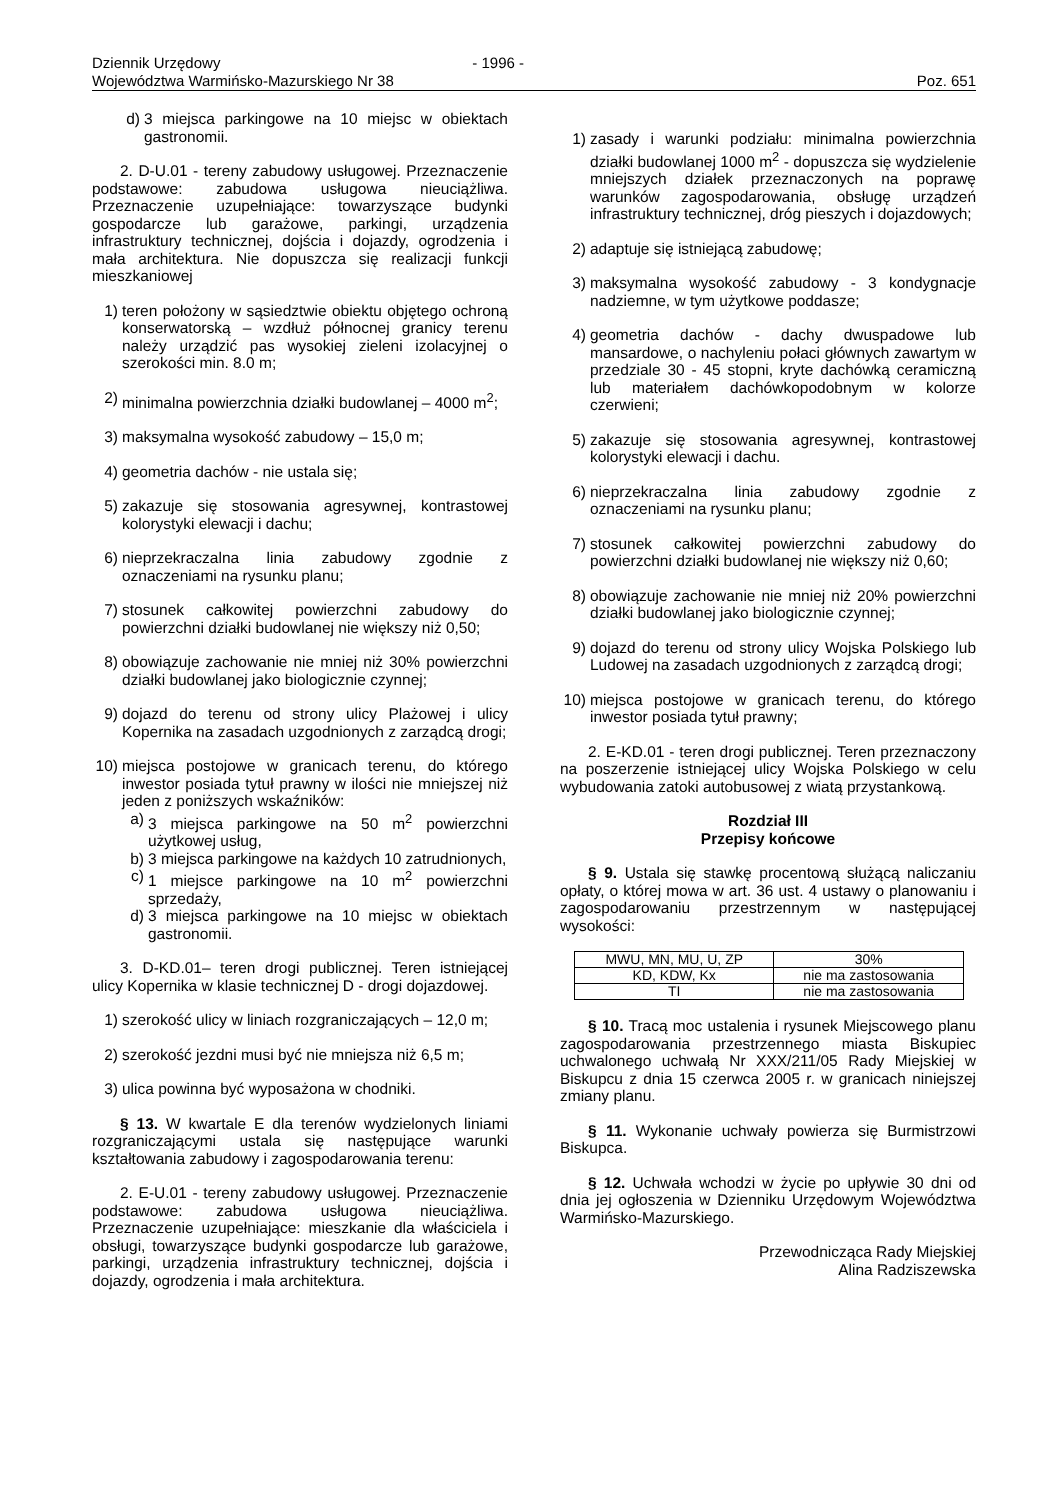Dziennik Urzędowy - 1996 -
Województwa Warmińsko-Mazurskiego Nr 38 Poz. 651
d) 3 miejsca parkingowe na 10 miejsc w obiektach gastronomii.
2. D-U.01 - tereny zabudowy usługowej. Przeznaczenie podstawowe: zabudowa usługowa nieuciążliwa. Przeznaczenie uzupełniające: towarzyszące budynki gospodarcze lub garażowe, parkingi, urządzenia infrastruktury technicznej, dojścia i dojazdy, ogrodzenia i mała architektura. Nie dopuszcza się realizacji funkcji mieszkaniowej
1) teren położony w sąsiedztwie obiektu objętego ochroną konserwatorską – wzdłuż północnej granicy terenu należy urządzić pas wysokiej zieleni izolacyjnej o szerokości min. 8.0 m;
2) minimalna powierzchnia działki budowlanej – 4000 m<sup>2</sup>;
3) maksymalna wysokość zabudowy – 15,0 m;
4) geometria dachów - nie ustala się;
5) zakazuje się stosowania agresywnej, kontrastowej kolorystyki elewacji i dachu;
6) nieprzekraczalna linia zabudowy zgodnie z oznaczeniami na rysunku planu;
7) stosunek całkowitej powierzchni zabudowy do powierzchni działki budowlanej nie większy niż 0,50;
8) obowiązuje zachowanie nie mniej niż 30% powierzchni działki budowlanej jako biologicznie czynnej;
9) dojazd do terenu od strony ulicy Plażowej i ulicy Kopernika na zasadach uzgodnionych z zarządcą drogi;
10) miejsca postojowe w granicach terenu, do którego inwestor posiada tytuł prawny w ilości nie mniejszej niż jeden z poniższych wskaźników:
a) 3 miejsca parkingowe na 50 m<sup>2</sup> powierzchni użytkowej usług,
b) 3 miejsca parkingowe na każdych 10 zatrudnionych,
c) 1 miejsce parkingowe na 10 m<sup>2</sup> powierzchni sprzedaży,
d) 3 miejsca parkingowe na 10 miejsc w obiektach gastronomii.
3. D-KD.01– teren drogi publicznej. Teren istniejącej ulicy Kopernika w klasie technicznej D - drogi dojazdowej.
1) szerokość ulicy w liniach rozgraniczających – 12,0 m;
2) szerokość jezdni musi być nie mniejsza niż 6,5 m;
3) ulica powinna być wyposażona w chodniki.
§ 13. W kwartale E dla terenów wydzielonych liniami rozgraniczającymi ustala się następujące warunki kształtowania zabudowy i zagospodarowania terenu:
2. E-U.01 - tereny zabudowy usługowej. Przeznaczenie podstawowe: zabudowa usługowa nieuciążliwa. Przeznaczenie uzupełniające: mieszkanie dla właściciela i obsługi, towarzyszące budynki gospodarcze lub garażowe, parkingi, urządzenia infrastruktury technicznej, dojścia i dojazdy, ogrodzenia i mała architektura.
1) zasady i warunki podziału: minimalna powierzchnia działki budowlanej 1000 m<sup>2</sup> - dopuszcza się wydzielenie mniejszych działek przeznaczonych na poprawę warunków zagospodarowania, obsługę urządzeń infrastruktury technicznej, dróg pieszych i dojazdowych;
2) adaptuje się istniejącą zabudowę;
3) maksymalna wysokość zabudowy - 3 kondygnacje nadziemne, w tym użytkowe poddasze;
4) geometria dachów - dachy dwuspadowe lub mansardowe, o nachyleniu połaci głównych zawartym w przedziale 30 - 45 stopni, kryte dachówką ceramiczną lub materiałem dachówkopodobnym w kolorze czerwieni;
5) zakazuje się stosowania agresywnej, kontrastowej kolorystyki elewacji i dachu.
6) nieprzekraczalna linia zabudowy zgodnie z oznaczeniami na rysunku planu;
7) stosunek całkowitej powierzchni zabudowy do powierzchni działki budowlanej nie większy niż 0,60;
8) obowiązuje zachowanie nie mniej niż 20% powierzchni działki budowlanej jako biologicznie czynnej;
9) dojazd do terenu od strony ulicy Wojska Polskiego lub Ludowej na zasadach uzgodnionych z zarządcą drogi;
10) miejsca postojowe w granicach terenu, do którego inwestor posiada tytuł prawny;
2. E-KD.01 - teren drogi publicznej. Teren przeznaczony na poszerzenie istniejącej ulicy Wojska Polskiego w celu wybudowania zatoki autobusowej z wiatą przystankową.
Rozdział III
Przepisy końcowe
§ 9. Ustala się stawkę procentową służącą naliczaniu opłaty, o której mowa w art. 36 ust. 4 ustawy o planowaniu i zagospodarowaniu przestrzennym w następującej wysokości:
| MWU, MN, MU, U, ZP | 30% |
| KD, KDW, Kx | nie ma zastosowania |
| TI | nie ma zastosowania |
§ 10. Tracą moc ustalenia i rysunek Miejscowego planu zagospodarowania przestrzennego miasta Biskupiec uchwalonego uchwałą Nr XXX/211/05 Rady Miejskiej w Biskupcu z dnia 15 czerwca 2005 r. w granicach niniejszej zmiany planu.
§ 11. Wykonanie uchwały powierza się Burmistrzowi Biskupca.
§ 12. Uchwała wchodzi w życie po upływie 30 dni od dnia jej ogłoszenia w Dzienniku Urzędowym Województwa Warmińsko-Mazurskiego.
Przewodnicząca Rady Miejskiej
Alina Radziszewska